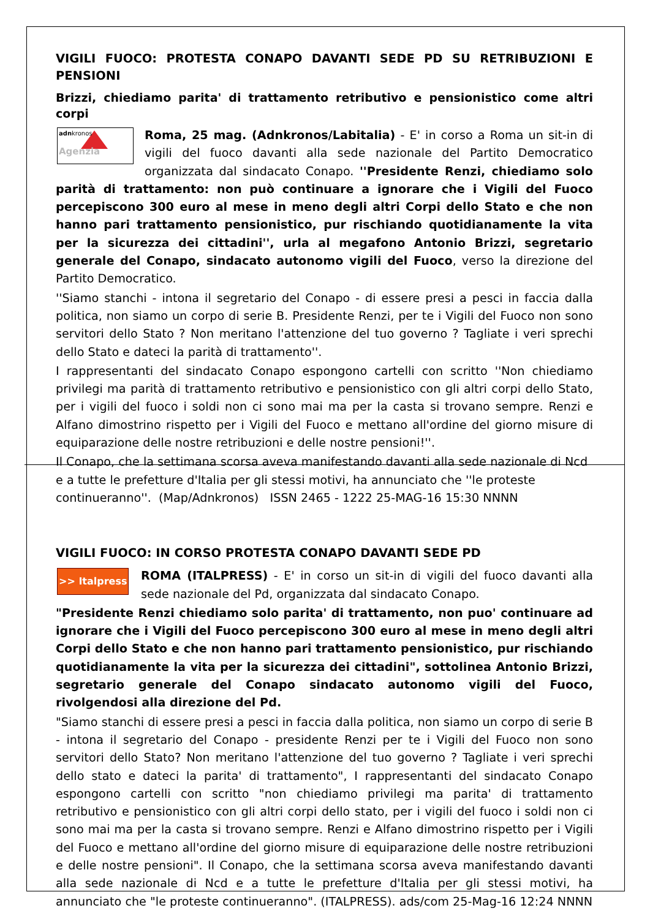VIGILI FUOCO: PROTESTA CONAPO DAVANTI SEDE PD SU RETRIBUZIONI E PENSIONI
Brizzi, chiediamo parita' di trattamento retributivo e pensionistico come altri corpi
adnkronos Agenzia
Roma, 25 mag. (Adnkronos/Labitalia) - E' in corso a Roma un sit-in di vigili del fuoco davanti alla sede nazionale del Partito Democratico organizzata dal sindacato Conapo. ''Presidente Renzi, chiediamo solo parità di trattamento: non può continuare a ignorare che i Vigili del Fuoco percepiscono 300 euro al mese in meno degli altri Corpi dello Stato e che non hanno pari trattamento pensionistico, pur rischiando quotidianamente la vita per la sicurezza dei cittadini'', urla al megafono Antonio Brizzi, segretario generale del Conapo, sindacato autonomo vigili del Fuoco, verso la direzione del Partito Democratico.
''Siamo stanchi - intona il segretario del Conapo - di essere presi a pesci in faccia dalla politica, non siamo un corpo di serie B. Presidente Renzi, per te i Vigili del Fuoco non sono servitori dello Stato ? Non meritano l'attenzione del tuo governo ? Tagliate i veri sprechi dello Stato e dateci la parità di trattamento''.
I rappresentanti del sindacato Conapo espongono cartelli con scritto ''Non chiediamo privilegi ma parità di trattamento retributivo e pensionistico con gli altri corpi dello Stato, per i vigili del fuoco i soldi non ci sono mai ma per la casta si trovano sempre. Renzi e Alfano dimostrino rispetto per i Vigili del Fuoco e mettano all'ordine del giorno misure di equiparazione delle nostre retribuzioni e delle nostre pensioni!''.
Il Conapo, che la settimana scorsa aveva manifestando davanti alla sede nazionale di Ncd e a tutte le prefetture d'Italia per gli stessi motivi, ha annunciato che ''le proteste continueranno''. (Map/Adnkronos) ISSN 2465 - 1222 25-MAG-16 15:30 NNNN
VIGILI FUOCO: IN CORSO PROTESTA CONAPO DAVANTI SEDE PD
>> Italpress
ROMA (ITALPRESS) - E' in corso un sit-in di vigili del fuoco davanti alla sede nazionale del Pd, organizzata dal sindacato Conapo.
"Presidente Renzi chiediamo solo parita' di trattamento, non puo' continuare ad ignorare che i Vigili del Fuoco percepiscono 300 euro al mese in meno degli altri Corpi dello Stato e che non hanno pari trattamento pensionistico, pur rischiando quotidianamente la vita per la sicurezza dei cittadini", sottolinea Antonio Brizzi, segretario generale del Conapo sindacato autonomo vigili del Fuoco, rivolgendosi alla direzione del Pd.
"Siamo stanchi di essere presi a pesci in faccia dalla politica, non siamo un corpo di serie B - intona il segretario del Conapo - presidente Renzi per te i Vigili del Fuoco non sono servitori dello Stato? Non meritano l'attenzione del tuo governo ? Tagliate i veri sprechi dello stato e dateci la parita' di trattamento", I rappresentanti del sindacato Conapo espongono cartelli con scritto "non chiediamo privilegi ma parita' di trattamento retributivo e pensionistico con gli altri corpi dello stato, per i vigili del fuoco i soldi non ci sono mai ma per la casta si trovano sempre. Renzi e Alfano dimostrino rispetto per i Vigili del Fuoco e mettano all'ordine del giorno misure di equiparazione delle nostre retribuzioni e delle nostre pensioni". Il Conapo, che la settimana scorsa aveva manifestando davanti alla sede nazionale di Ncd e a tutte le prefetture d'Italia per gli stessi motivi, ha annunciato che "le proteste continueranno". (ITALPRESS). ads/com 25-Mag-16 12:24 NNNN